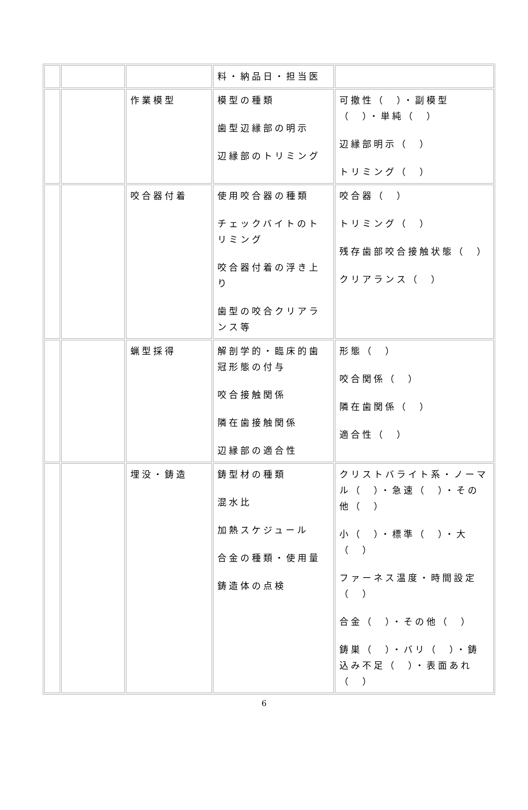| | | | 料・納品日・担当医 | |
| | | 作業模型 | 模型の種類 歯型辺縁部の明示 辺縁部のトリミング | 可撤性（ ）・副模型（ ）・単純（ ） 辺縁部明示（ ） トリミング（ ） |
| | | 咬合器付着 | 使用咬合器の種類 チェックバイトのトリミング 咬合器付着の浮き上り 歯型の咬合クリアランス等 | 咬合器（ ） トリミング（ ） 残存歯部咬合接触状態（ ） クリアランス（ ） |
| | | 蝋型採得 | 解剖学的・臨床的歯冠形態の付与 咬合接触関係 隣在歯接触関係 辺縁部の適合性 | 形態（ ） 咬合関係（ ） 隣在歯関係（ ） 適合性（ ） |
| | | 埋没・鋳造 | 鋳型材の種類 混水比 加熱スケジュール 合金の種類・使用量 鋳造体の点検 | クリストバライト系・ノーマル（ ）・急速（ ）・その他（ ） 小（ ）・標準（ ）・大（ ） ファーネス温度・時間設定（ ） 合金（ ）・その他（ ） 鋳巣（ ）・バリ（ ）・鋳込み不足（ ）・表面あれ（ ） |
6